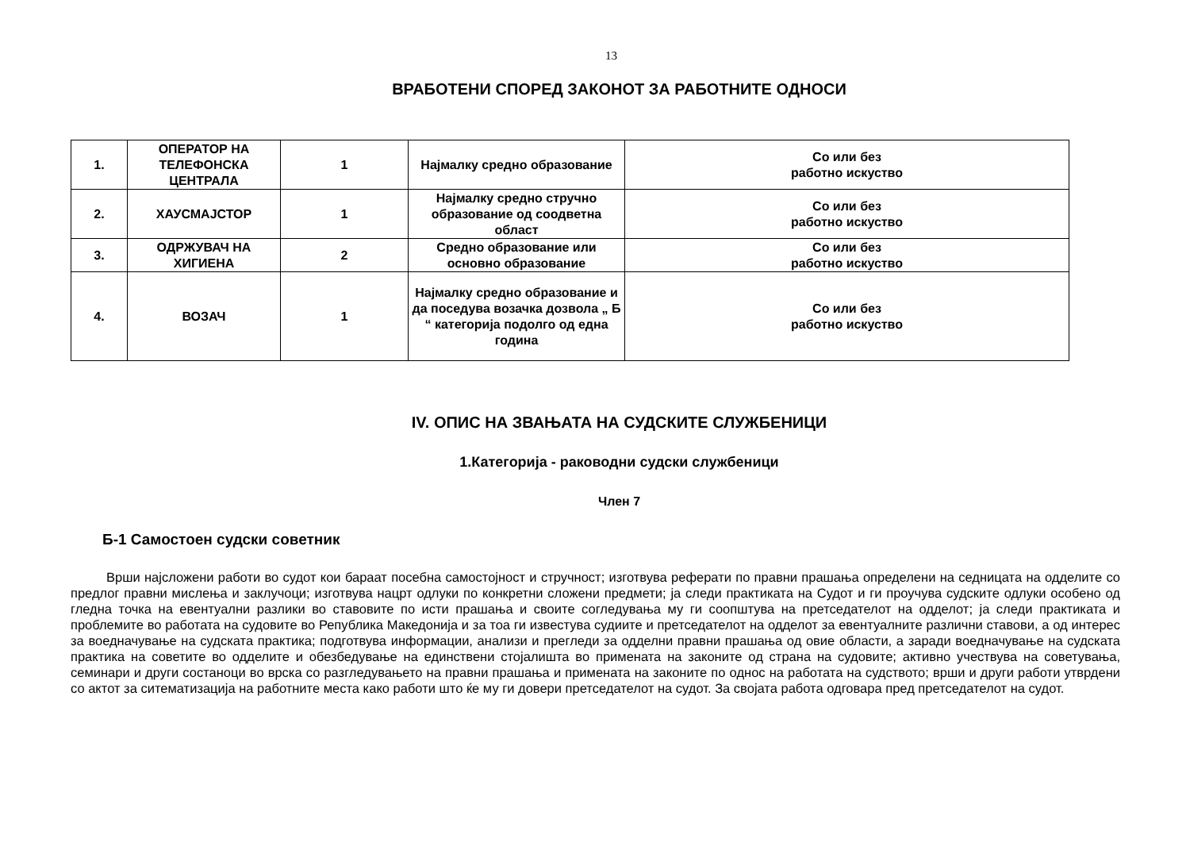13
ВРАБОТЕНИ СПОРЕД ЗАКОНОТ ЗА РАБОТНИТЕ ОДНОСИ
| 1. | ОПЕРАТОР НА ТЕЛЕФОНСКА ЦЕНТРАЛА | 1 | Најмалку средно образование | Со или без работно искуство |
| 2. | ХАУСМАЈСТОР | 1 | Најмалку средно стручно образование од соодветна област | Со или без работно искуство |
| 3. | ОДРЖУВАЧ НА ХИГИЕНА | 2 | Средно образование или основно образование | Со или без работно искуство |
| 4. | ВОЗАЧ | 1 | Најмалку средно образование и да поседува возачка дозвола „ Б “ категорија подолго од една година | Со или без работно искуство |
IV. ОПИС НА ЗВАЊАТА НА СУДСКИТЕ СЛУЖБЕНИЦИ
1.Категорија - раководни судски службеници
Член 7
Б-1 Самостоен судски советник
Врши најсложени работи во судот кои бараат посебна самостојност и стручност; изготвува реферати по правни прашања определени на седницата на одделите со предлог правни мислења и заклучоци; изготвува нацрт одлуки по конкретни сложени предмети; ја следи практиката на Судот и ги проучува судските одлуки особено од гледна точка на евентуални разлики во ставовите по исти прашања и своите согледувања му ги соопштува на претседателот на одделот; ја следи практиката и проблемите во работата на судовите во Република Македонија и за тоа ги известува судиите и претседателот на одделот за евентуалните различни ставови, а од интерес за воедначување на судската практика; подготвува информации, анализи и прегледи за одделни правни прашања од овие области, а заради воедначување на судската практика на советите во одделите и обезбедување на единствени стојалишта во примената на законите од страна на судовите; активно учествува на советувања, семинари и други состаноци во врска со разгледувањето на правни прашања и примената на законите по однос на работата на судството; врши и други работи утврдени со актот за ситематизација на работните места како работи што ќе му ги довери претседателот на судот. За својата работа одговара пред претседателот на судот.